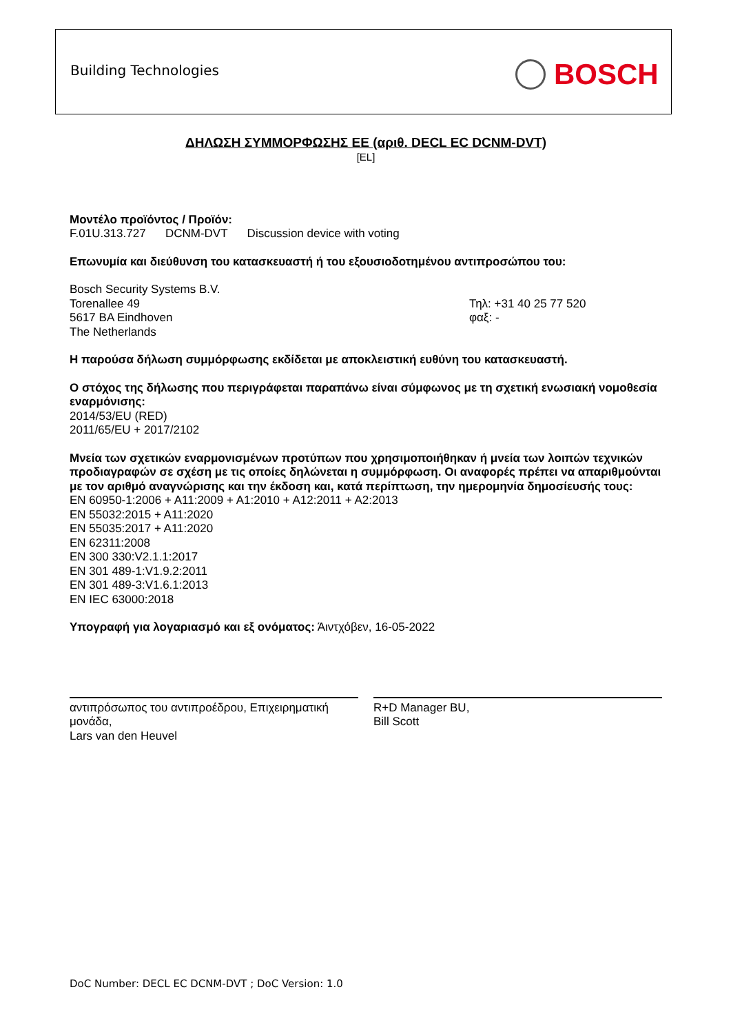Building Technologies BOSCH
ΔΗΛΩΣΗ ΣΥΜΜΟΡΦΩΣΗΣ ΕΕ (αριθ. DECL EC DCNM-DVT)
[EL]
Μοντέλο προϊόντος / Προϊόν:
F.01U.313.727 DCNM-DVT Discussion device with voting
Επωνυμία και διεύθυνση του κατασκευαστή ή του εξουσιοδοτημένου αντιπροσώπου του:
Bosch Security Systems B.V.
Torenallee 49
5617 BA Eindhoven
The Netherlands
Τηλ: +31 40 25 77 520
φαξ: -
Η παρούσα δήλωση συμμόρφωσης εκδίδεται με αποκλειστική ευθύνη του κατασκευαστή.
Ο στόχος της δήλωσης που περιγράφεται παραπάνω είναι σύμφωνος με τη σχετική ενωσιακή νομοθεσία εναρμόνισης:
2014/53/EU (RED)
2011/65/EU + 2017/2102
Μνεία των σχετικών εναρμονισμένων προτύπων που χρησιμοποιήθηκαν ή μνεία των λοιπών τεχνικών προδιαγραφών σε σχέση με τις οποίες δηλώνεται η συμμόρφωση. Οι αναφορές πρέπει να απαριθμούνται με τον αριθμό αναγνώρισης και την έκδοση και, κατά περίπτωση, την ημερομηνία δημοσίευσής τους:
EN 60950-1:2006 + A11:2009 + A1:2010 + A12:2011 + A2:2013
EN 55032:2015 + A11:2020
EN 55035:2017 + A11:2020
EN 62311:2008
EN 300 330:V2.1.1:2017
EN 301 489-1:V1.9.2:2011
EN 301 489-3:V1.6.1:2013
EN IEC 63000:2018
Υπογραφή για λογαριασμό και εξ ονόματος: Άιντχόβεν, 16-05-2022
αντιπρόσωπος του αντιπροέδρου, Επιχειρηματική μονάδα,
Lars van den Heuvel
R+D Manager BU,
Bill Scott
DoC Number: DECL EC DCNM-DVT ; DoC Version: 1.0